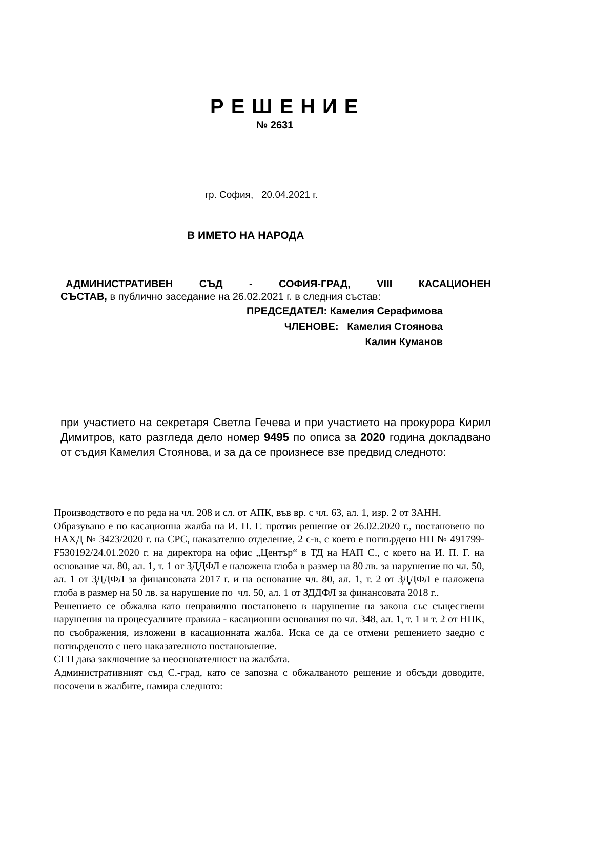РЕШЕНИЕ
№ 2631
гр. София, 20.04.2021 г.
В ИМЕТО НА НАРОДА
АДМИНИСТРАТИВЕН СЪД - СОФИЯ-ГРАД, VIII КАСАЦИОНЕН
СЪСТАВ, в публично заседание на 26.02.2021 г. в следния състав:
ПРЕДСЕДАТЕЛ: Камелия Серафимова
ЧЛЕНОВЕ: Камелия Стоянова
Калин Куманов
при участието на секретаря Светла Гечева и при участието на прокурора Кирил Димитров, като разгледа дело номер 9495 по описа за 2020 година докладвано от съдия Камелия Стоянова, и за да се произнесе взе предвид следното:
Производството е по реда на чл. 208 и сл. от АПК, във вр. с чл. 63, ал. 1, изр. 2 от ЗАНН.
Образувано е по касационна жалба на И. П. Г. против решение от 26.02.2020 г., постановено по НАХД № 3423/2020 г. на СРС, наказателно отделение, 2 с-в, с което е потвърдено НП № 491799-F530192/24.01.2020 г. на директора на офис „Център“ в ТД на НАП С., с което на И. П. Г. на основание чл. 80, ал. 1, т. 1 от ЗДДФЛ е наложена глоба в размер на 80 лв. за нарушение по чл. 50, ал. 1 от ЗДДФЛ за финансовата 2017 г. и на основание чл. 80, ал. 1, т. 2 от ЗДДФЛ е наложена глоба в размер на 50 лв. за нарушение по чл. 50, ал. 1 от ЗДДФЛ за финансовата 2018 г..
Решението се обжалва като неправилно постановено в нарушение на закона със съществени нарушения на процесуалните правила - касационни основания по чл. 348, ал. 1, т. 1 и т. 2 от НПК, по съображения, изложени в касационната жалба. Иска се да се отмени решението заедно с потвърденото с него наказателното постановление.
СГП дава заключение за неоснователност на жалбата.
Административният съд С.-град, като се запозна с обжалваното решение и обсъди доводите, посочени в жалбите, намира следното: